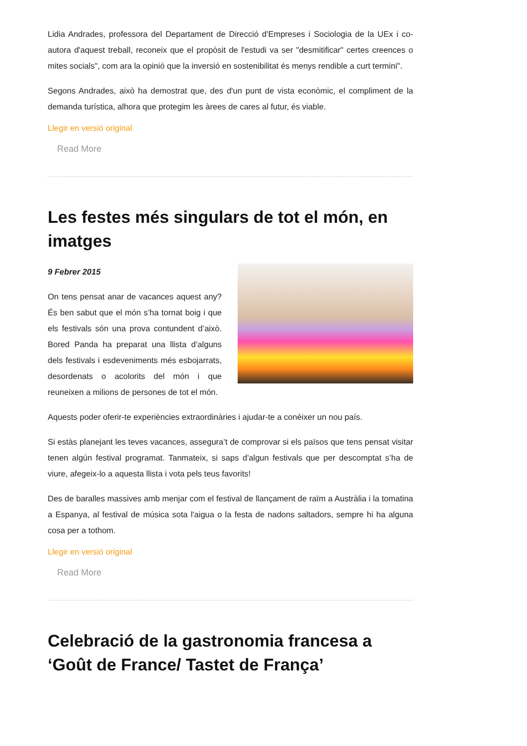Lidia Andrades, professora del Departament de Direcció d'Empreses i Sociologia de la UEx i co-autora d'aquest treball, reconeix que el propòsit de l'estudi va ser "desmitificar" certes creences o mites socials", com ara la opinió que la inversió en sostenibilitat és menys rendible a curt termini".
Segons Andrades, això ha demostrat que, des d'un punt de vista econòmic, el compliment de la demanda turística, alhora que protegim les àrees de cares al futur, és viable.
Llegir en versió original
Read More
Les festes més singulars de tot el món, en imatges
9 Febrer 2015
On tens pensat anar de vacances aquest any? És ben sabut que el món s’ha tornat boig i que els festivals són una prova contundent d’això. Bored Panda ha preparat una llista d’alguns dels festivals i esdeveniments més esbojarrats, desordenats o acolorits del món i que reuneixen a milions de persones de tot el món.
Aquests poder oferir-te experiències extraordinàries i ajudar-te a conèixer un nou país.
Si estàs planejant les teves vacances, assegura’t de comprovar si els països que tens pensat visitar tenen algún festival programat. Tanmateix, si saps d'algun festivals que per descomptat s’ha de viure, afegeix-lo a aquesta llista i vota pels teus favorits!
Des de baralles massives amb menjar com el festival de llançament de raïm a Austràlia i la tomatina a Espanya, al festival de música sota l'aigua o la festa de nadons saltadors, sempre hi ha alguna cosa per a tothom.
Llegir en versió original
Read More
Celebració de la gastronomia francesa a ‘Goût de France/ Tastet de França’